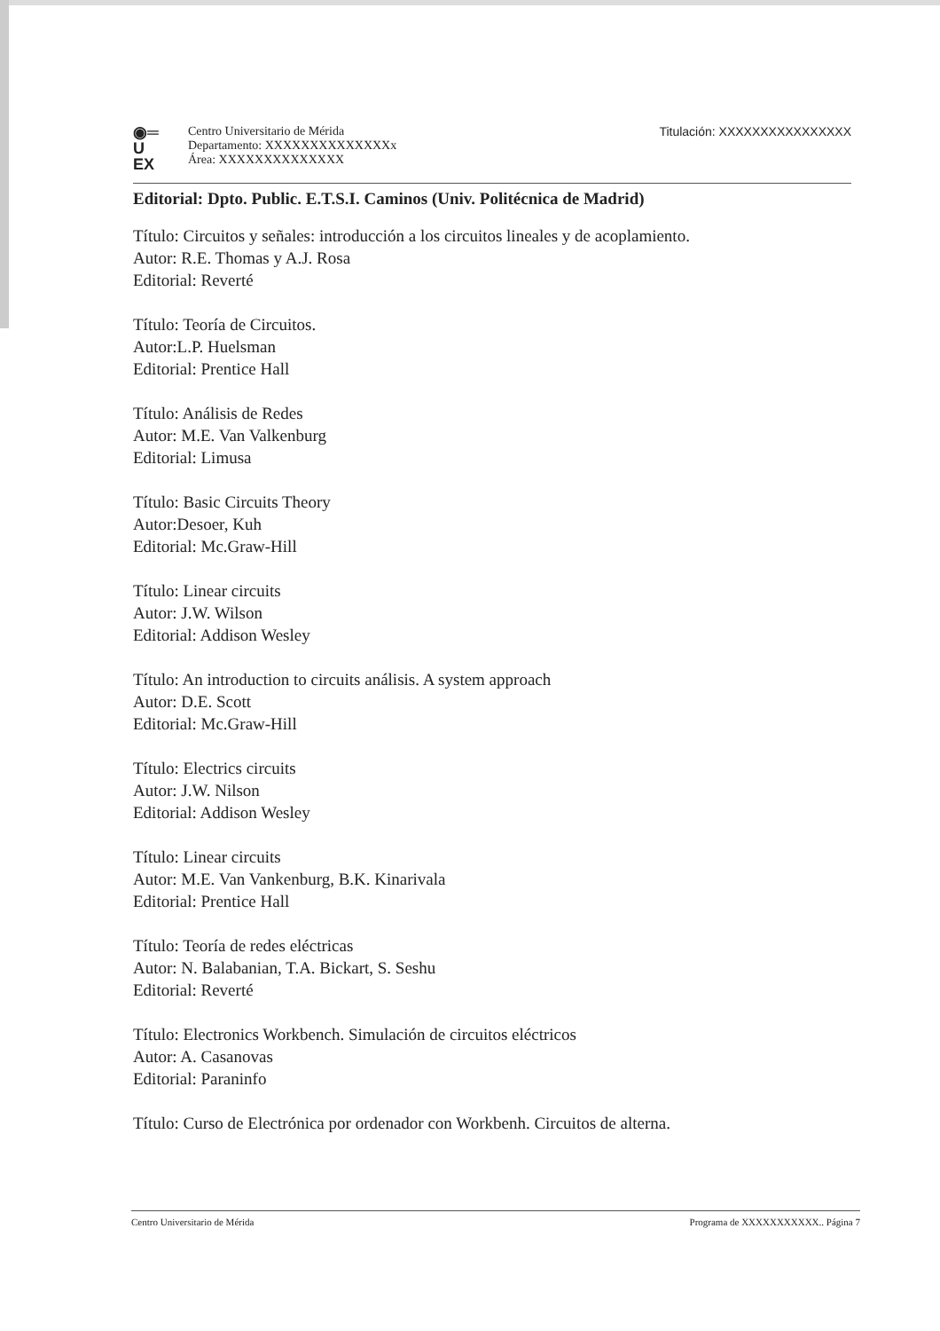◉═
U
EX
Centro Universitario de Mérida
Departamento: XXXXXXXXXXXXXXx
Área: XXXXXXXXXXXXXX
Titulación: XXXXXXXXXXXXXXXX
Editorial: Dpto. Public. E.T.S.I. Caminos (Univ. Politécnica de Madrid)
Título: Circuitos y señales: introducción a los circuitos lineales y de acoplamiento.
Autor: R.E. Thomas y A.J. Rosa
Editorial: Reverté
Título: Teoría de Circuitos.
Autor:L.P. Huelsman
Editorial: Prentice Hall
Título: Análisis de Redes
Autor: M.E. Van Valkenburg
Editorial: Limusa
Título: Basic Circuits Theory
Autor:Desoer, Kuh
Editorial: Mc.Graw-Hill
Título: Linear circuits
Autor: J.W. Wilson
Editorial: Addison Wesley
Título: An introduction to circuits análisis. A system approach
Autor: D.E. Scott
Editorial: Mc.Graw-Hill
Título: Electrics circuits
Autor: J.W. Nilson
Editorial: Addison Wesley
Título: Linear circuits
Autor: M.E. Van Vankenburg, B.K. Kinarivala
Editorial: Prentice Hall
Título: Teoría de redes eléctricas
Autor: N. Balabanian, T.A. Bickart, S. Seshu
Editorial: Reverté
Título: Electronics Workbench. Simulación de circuitos eléctricos
Autor: A. Casanovas
Editorial: Paraninfo
Título: Curso de Electrónica por ordenador con Workbenh. Circuitos de alterna.
Centro Universitario de Mérida Programa de XXXXXXXXXXX.. Página 7